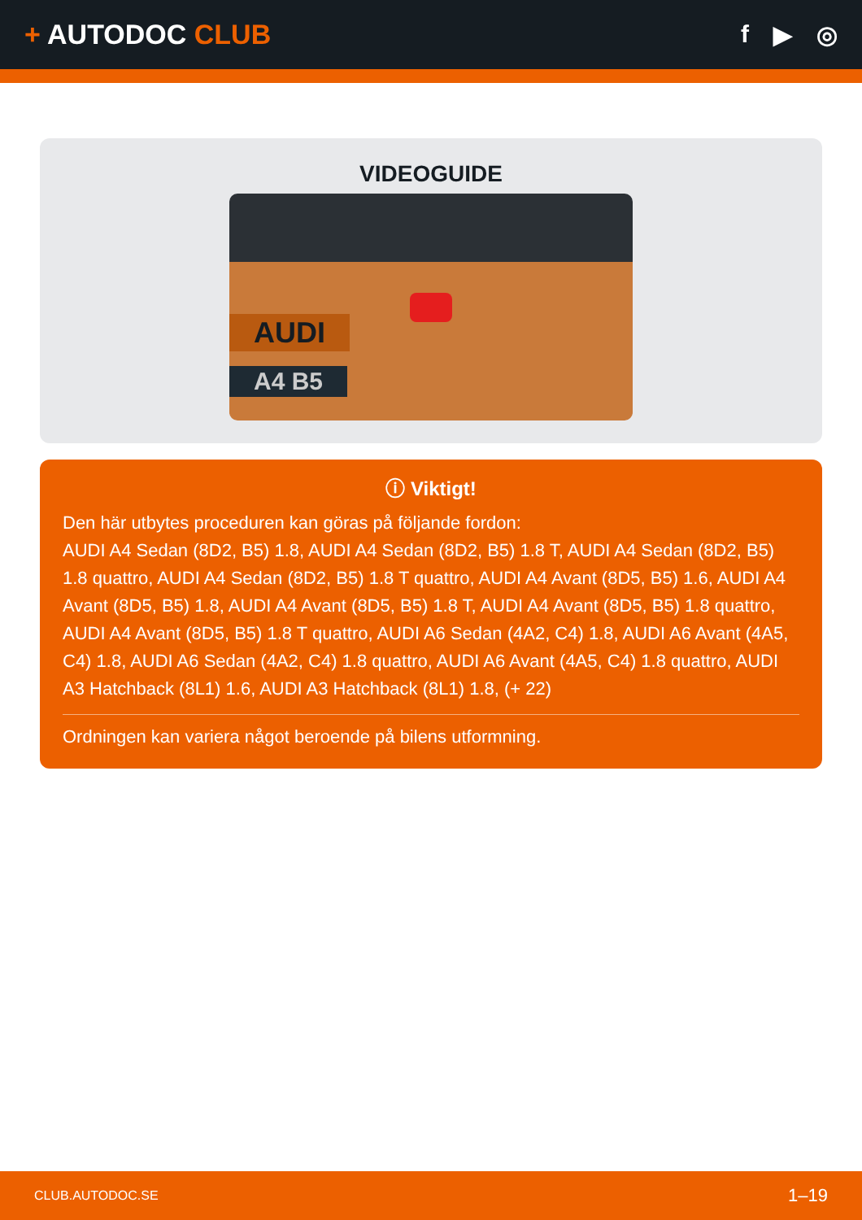+ AUTODOC CLUB f ▶ ◎
VIDEOGUIDE
AUDI
A4 B5
ⓘ Viktigt!
Den här utbytes proceduren kan göras på följande fordon:
AUDI A4 Sedan (8D2, B5) 1.8, AUDI A4 Sedan (8D2, B5) 1.8 T, AUDI A4 Sedan (8D2, B5) 1.8 quattro, AUDI A4 Sedan (8D2, B5) 1.8 T quattro, AUDI A4 Avant (8D5, B5) 1.6, AUDI A4 Avant (8D5, B5) 1.8, AUDI A4 Avant (8D5, B5) 1.8 T, AUDI A4 Avant (8D5, B5) 1.8 quattro, AUDI A4 Avant (8D5, B5) 1.8 T quattro, AUDI A6 Sedan (4A2, C4) 1.8, AUDI A6 Avant (4A5, C4) 1.8, AUDI A6 Sedan (4A2, C4) 1.8 quattro, AUDI A6 Avant (4A5, C4) 1.8 quattro, AUDI A3 Hatchback (8L1) 1.6, AUDI A3 Hatchback (8L1) 1.8, (+ 22)
Ordningen kan variera något beroende på bilens utformning.
CLUB.AUTODOC.SE 1–19